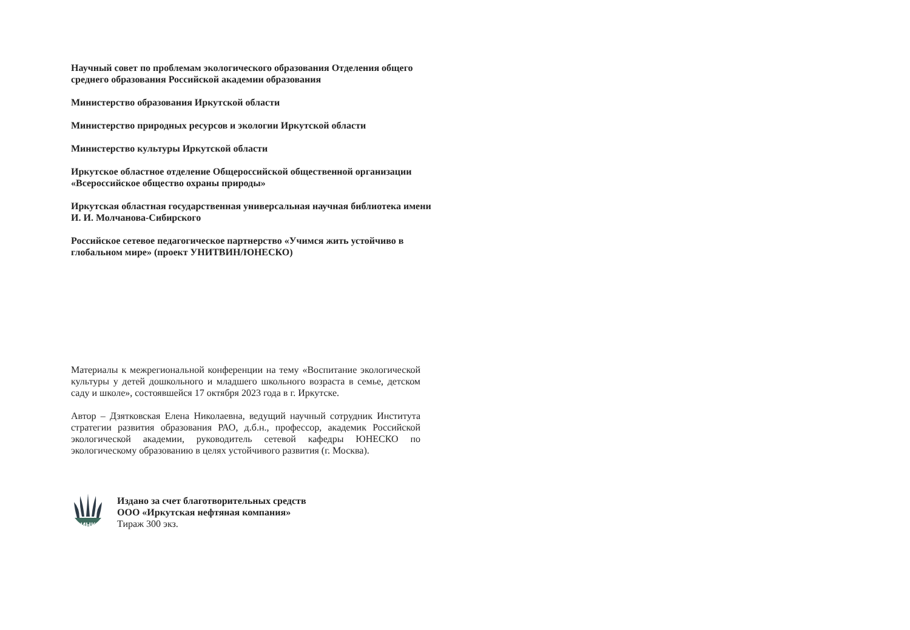Научный совет по проблемам экологического образования Отделения общего среднего образования Российской академии образования
Министерство образования Иркутской области
Министерство природных ресурсов и экологии Иркутской области
Министерство культуры Иркутской области
Иркутское областное отделение Общероссийской общественной организации «Всероссийское общество охраны природы»
Иркутская областная государственная универсальная научная библиотека имени И. И. Молчанова-Сибирского
Российское сетевое педагогическое партнерство «Учимся жить устойчиво в глобальном мире» (проект УНИТВИН/ЮНЕСКО)
Материалы к межрегиональной конференции на тему «Воспитание экологической культуры у детей дошкольного и младшего школьного возраста в семье, детском саду и школе», состоявшейся 17 октября 2023 года в г. Иркутске.
Автор – Дзятковская Елена Николаевна, ведущий научный сотрудник Института стратегии развития образования РАО, д.б.н., профессор, академик Российской экологической академии, руководитель сетевой кафедры ЮНЕСКО по экологическому образованию в целях устойчивого развития (г. Москва).
ИНК
Издано за счет благотворительных средств
ООО «Иркутская нефтяная компания»
Тираж 300 экз.